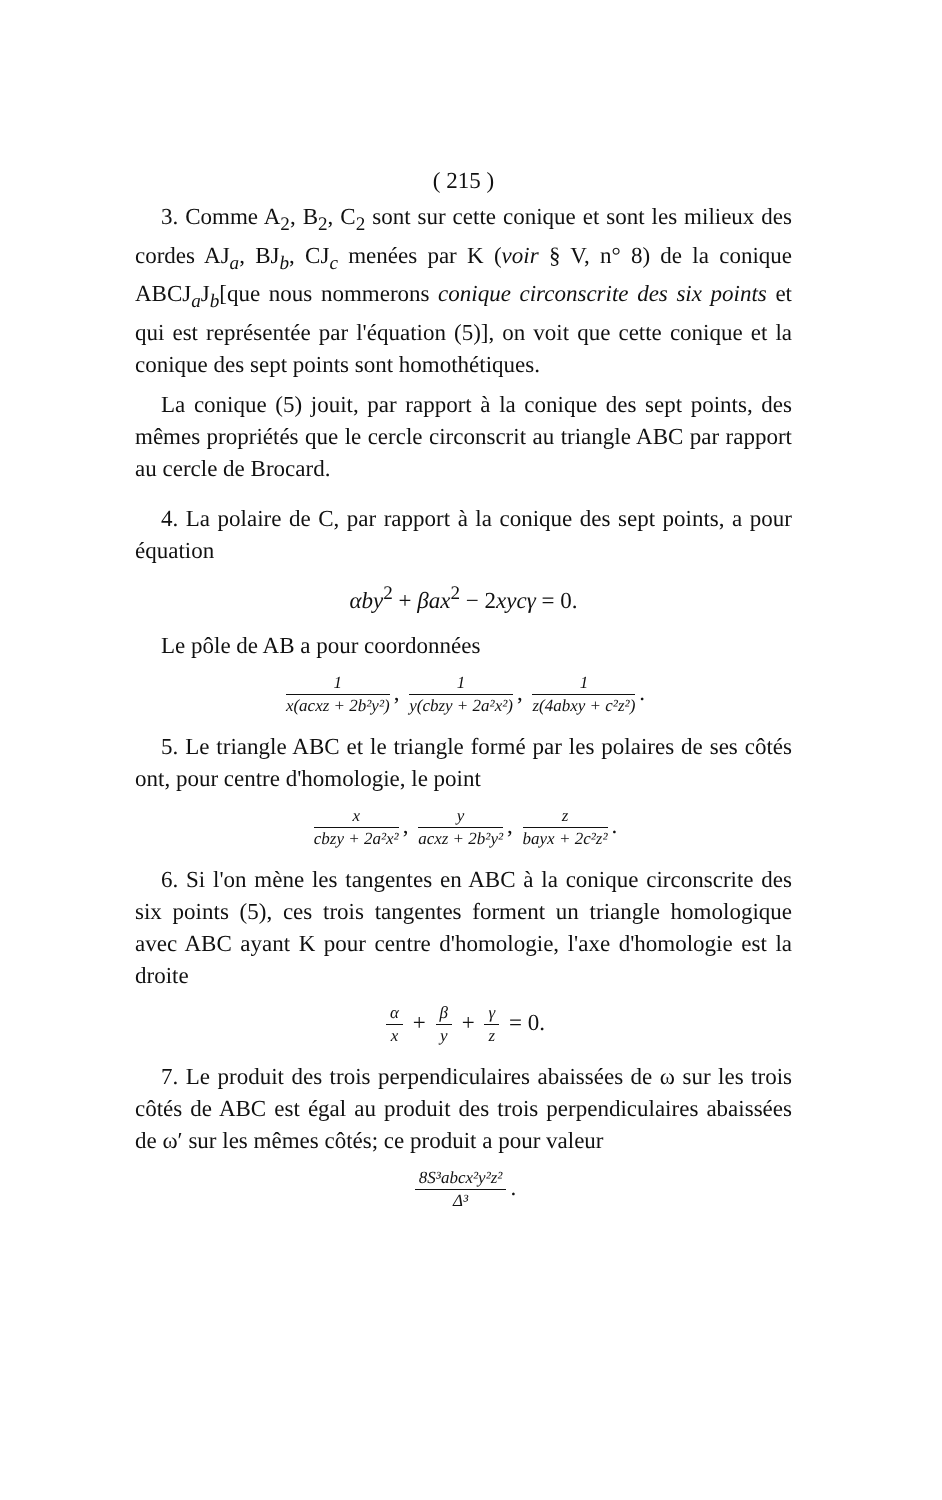( 215 )
3. Comme A<sub>2</sub>, B<sub>2</sub>, C<sub>2</sub> sont sur cette conique et sont les milieux des cordes AJ<sub>a</sub>, BJ<sub>b</sub>, CJ<sub>c</sub> menées par K (voir § V, n° 8) de la conique ABCJ<sub>a</sub>J<sub>b</sub>[que nous nommerons conique circonscrite des six points et qui est représentée par l'équation (5)], on voit que cette conique et la conique des sept points sont homothétiques.
La conique (5) jouit, par rapport à la conique des sept points, des mêmes propriétés que le cercle circonscrit au triangle ABC par rapport au cercle de Brocard.
4. La polaire de C, par rapport à la conique des sept points, a pour équation
αby<sup>2</sup> + βax<sup>2</sup> − 2xycγ = 0.
Le pôle de AB a pour coordonnées
1 x(acxz + 2b²y²), 1 y(cbzy + 2a²x²), 1 z(4abxy + c²z²).
5. Le triangle ABC et le triangle formé par les polaires de ses côtés ont, pour centre d'homologie, le point
x cbzy + 2a²x², y acxz + 2b²y², z bayx + 2c²z².
6. Si l'on mène les tangentes en ABC à la conique circonscrite des six points (5), ces trois tangentes forment un triangle homologique avec ABC ayant K pour centre d'homologie, l'axe d'homologie est la droite
α x + β y + γ z = 0.
7. Le produit des trois perpendiculaires abaissées de ω sur les trois côtés de ABC est égal au produit des trois perpendiculaires abaissées de ω′ sur les mêmes côtés; ce produit a pour valeur
8S³abcx²y²z² Δ³.